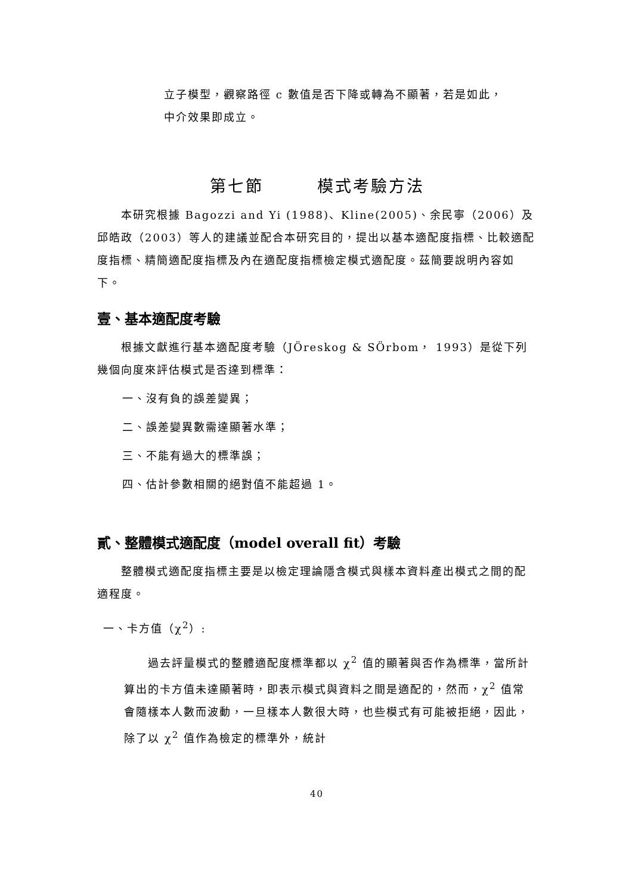立子模型，觀察路徑 c 數值是否下降或轉為不顯著，若是如此，
中介效果即成立。
第七節　　　模式考驗方法
本研究根據 Bagozzi and Yi (1988)、Kline(2005)、余民寧（2006）及邱皓政（2003）等人的建議並配合本研究目的，提出以基本適配度指標、比較適配度指標、精簡適配度指標及內在適配度指標檢定模式適配度。茲簡要說明內容如下。
壹、基本適配度考驗
根據文獻進行基本適配度考驗（JÖreskog & SÖrbom， 1993）是從下列幾個向度來評估模式是否達到標準：
一、沒有負的誤差變異；
二、誤差變異數需達顯著水準；
三、不能有過大的標準誤；
四、估計參數相關的絕對值不能超過 1。
貳、整體模式適配度（model overall fit）考驗
整體模式適配度指標主要是以檢定理論隱含模式與樣本資料產出模式之間的配適程度。
一、卡方值（χ<sup>2</sup>）:
過去評量模式的整體適配度標準都以 χ<sup>2</sup> 值的顯著與否作為標準，當所計算出的卡方值未達顯著時，即表示模式與資料之間是適配的，然而，χ<sup>2</sup> 值常會隨樣本人數而波動，一旦樣本人數很大時，也些模式有可能被拒絕，因此，除了以 χ<sup>2</sup> 值作為檢定的標準外，統計
40